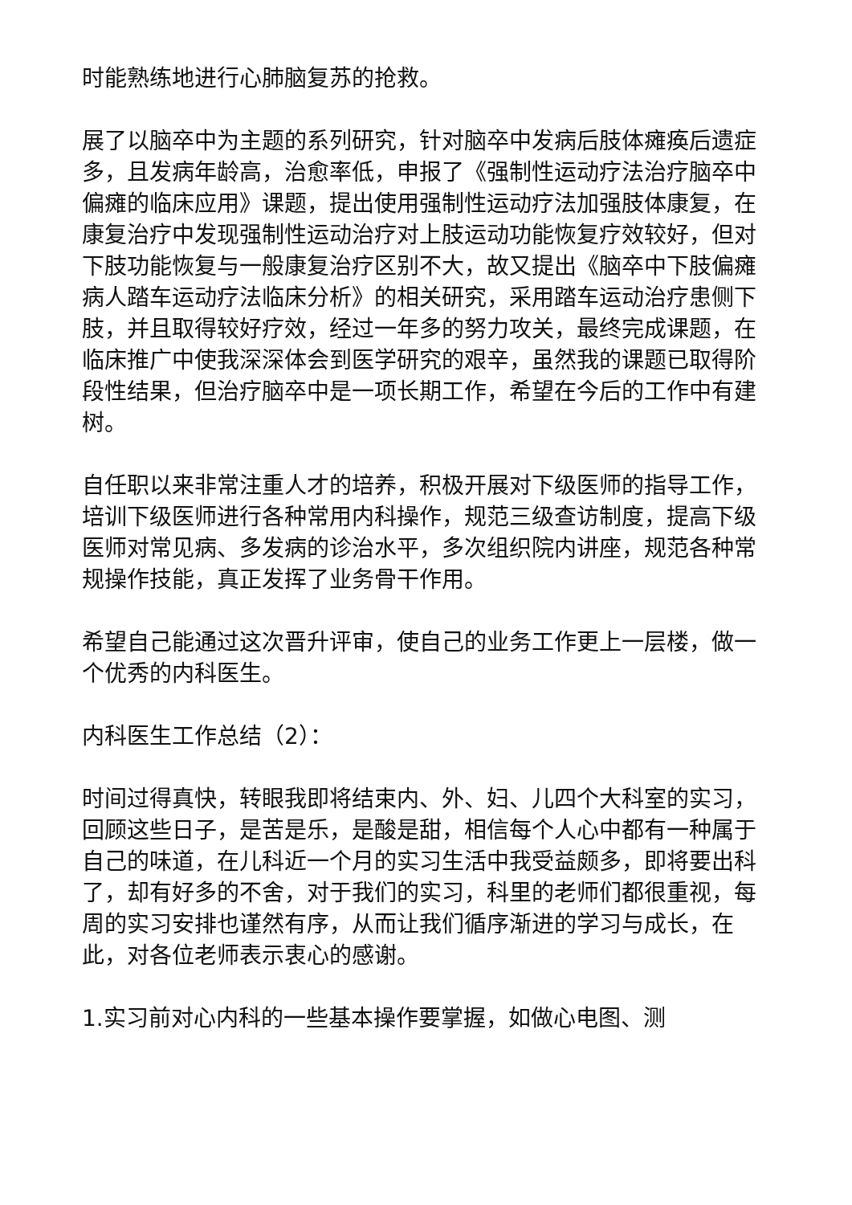时能熟练地进行心肺脑复苏的抢救。
展了以脑卒中为主题的系列研究，针对脑卒中发病后肢体瘫痪后遗症多，且发病年龄高，治愈率低，申报了《强制性运动疗法治疗脑卒中偏瘫的临床应用》课题，提出使用强制性运动疗法加强肢体康复，在康复治疗中发现强制性运动治疗对上肢运动功能恢复疗效较好，但对下肢功能恢复与一般康复治疗区别不大，故又提出《脑卒中下肢偏瘫病人踏车运动疗法临床分析》的相关研究，采用踏车运动治疗患侧下肢，并且取得较好疗效，经过一年多的努力攻关，最终完成课题，在临床推广中使我深深体会到医学研究的艰辛，虽然我的课题已取得阶段性结果，但治疗脑卒中是一项长期工作，希望在今后的工作中有建树。
自任职以来非常注重人才的培养，积极开展对下级医师的指导工作，培训下级医师进行各种常用内科操作，规范三级查访制度，提高下级医师对常见病、多发病的诊治水平，多次组织院内讲座，规范各种常规操作技能，真正发挥了业务骨干作用。
希望自己能通过这次晋升评审，使自己的业务工作更上一层楼，做一个优秀的内科医生。
内科医生工作总结（2）：
时间过得真快，转眼我即将结束内、外、妇、儿四个大科室的实习，回顾这些日子，是苦是乐，是酸是甜，相信每个人心中都有一种属于自己的味道，在儿科近一个月的实习生活中我受益颇多，即将要出科了，却有好多的不舍，对于我们的实习，科里的老师们都很重视，每周的实习安排也谨然有序，从而让我们循序渐进的学习与成长，在此，对各位老师表示衷心的感谢。
1.实习前对心内科的一些基本操作要掌握，如做心电图、测